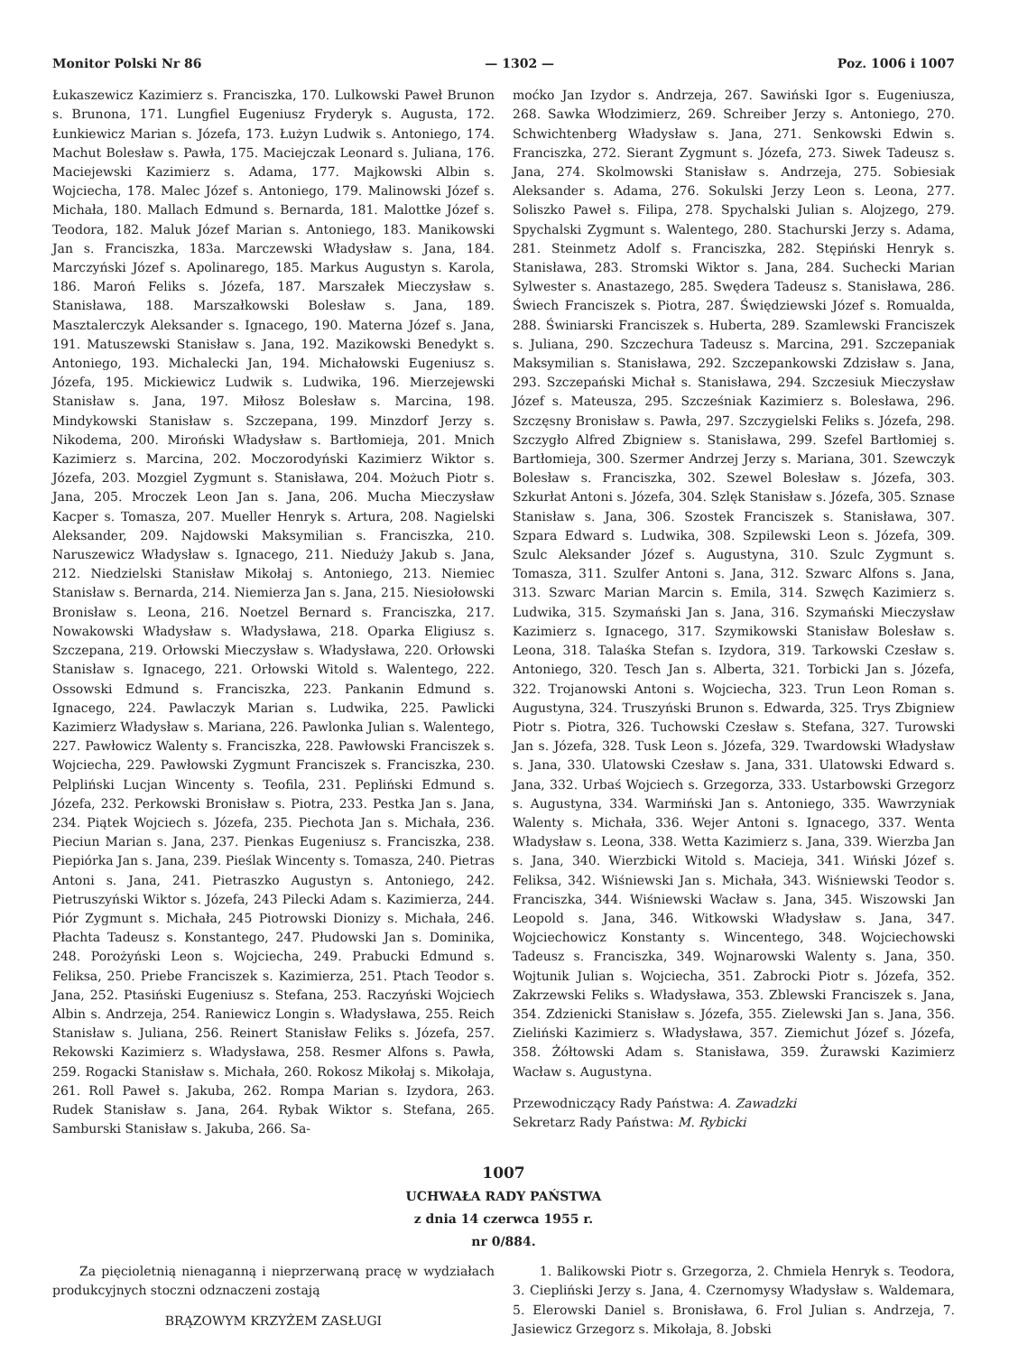Monitor Polski Nr 86 — 1302 — Poz. 1006 i 1007
Łukaszewicz Kazimierz s. Franciszka, 170. Lulkowski Paweł Brunon s. Brunona, 171. Lungfiel Eugeniusz Fryderyk s. Augusta, 172. Łunkiewicz Marian s. Józefa, 173. Łużyn Ludwik s. Antoniego, 174. Machut Bolesław s. Pawła, 175. Maciejczak Leonard s. Juliana, 176. Maciejewski Kazimierz s. Adama, 177. Majkowski Albin s. Wojciecha, 178. Malec Józef s. Antoniego, 179. Malinowski Józef s. Michała, 180. Mallach Edmund s. Bernarda, 181. Malottke Józef s. Teodora, 182. Maluk Józef Marian s. Antoniego, 183. Manikowski Jan s. Franciszka, 183a. Marczewski Władysław s. Jana, 184. Marczyński Józef s. Apolinarego, 185. Markus Augustyn s. Karola, 186. Maroń Feliks s. Józefa, 187. Marszałek Mieczysław s. Stanisława, 188. Marszałkowski Bolesław s. Jana, 189. Masztalerczyk Aleksander s. Ignacego, 190. Materna Józef s. Jana, 191. Matuszewski Stanisław s. Jana, 192. Mazikowski Benedykt s. Antoniego, 193. Michalecki Jan, 194. Michałowski Eugeniusz s. Józefa, 195. Mickiewicz Ludwik s. Ludwika, 196. Mierzejewski Stanisław s. Jana, 197. Miłosz Bolesław s. Marcina, 198. Mindykowski Stanisław s. Szczepana, 199. Minzdorf Jerzy s. Nikodema, 200. Miroński Władysław s. Bartłomieja, 201. Mnich Kazimierz s. Marcina, 202. Moczorodyński Kazimierz Wiktor s. Józefa, 203. Mozgiel Zygmunt s. Stanisława, 204. Możuch Piotr s. Jana, 205. Mroczek Leon Jan s. Jana, 206. Mucha Mieczysław Kacper s. Tomasza, 207. Mueller Henryk s. Artura, 208. Nagielski Aleksander, 209. Najdowski Maksymilian s. Franciszka, 210. Naruszewicz Władysław s. Ignacego, 211. Nieduży Jakub s. Jana, 212. Niedzielski Stanisław Mikołaj s. Antoniego, 213. Niemiec Stanisław s. Bernarda, 214. Niemierza Jan s. Jana, 215. Niesiołowski Bronisław s. Leona, 216. Noetzel Bernard s. Franciszka, 217. Nowakowski Władysław s. Władysława, 218. Oparka Eligiusz s. Szczepana, 219. Orłowski Mieczysław s. Władysława, 220. Orłowski Stanisław s. Ignacego, 221. Orłowski Witold s. Walentego, 222. Ossowski Edmund s. Franciszka, 223. Pankanin Edmund s. Ignacego, 224. Pawlaczyk Marian s. Ludwika, 225. Pawlicki Kazimierz Władysław s. Mariana, 226. Pawlonka Julian s. Walentego, 227. Pawłowicz Walenty s. Franciszka, 228. Pawłowski Franciszek s. Wojciecha, 229. Pawłowski Zygmunt Franciszek s. Franciszka, 230. Pelpliński Lucjan Wincenty s. Teofila, 231. Pepliński Edmund s. Józefa, 232. Perkowski Bronisław s. Piotra, 233. Pestka Jan s. Jana, 234. Piątek Wojciech s. Józefa, 235. Piechota Jan s. Michała, 236. Pieciun Marian s. Jana, 237. Pienkas Eugeniusz s. Franciszka, 238. Piepiórka Jan s. Jana, 239. Pieślak Wincenty s. Tomasza, 240. Pietras Antoni s. Jana, 241. Pietraszko Augustyn s. Antoniego, 242. Pietruszyński Wiktor s. Józefa, 243 Pilecki Adam s. Kazimierza, 244. Piór Zygmunt s. Michała, 245 Piotrowski Dionizy s. Michała, 246. Płachta Tadeusz s. Konstantego, 247. Płudowski Jan s. Dominika, 248. Porożyński Leon s. Wojciecha, 249. Prabucki Edmund s. Feliksa, 250. Priebe Franciszek s. Kazimierza, 251. Ptach Teodor s. Jana, 252. Ptasiński Eugeniusz s. Stefana, 253. Raczyński Wojciech Albin s. Andrzeja, 254. Raniewicz Longin s. Władysława, 255. Reich Stanisław s. Juliana, 256. Reinert Stanisław Feliks s. Józefa, 257. Rekowski Kazimierz s. Władysława, 258. Resmer Alfons s. Pawła, 259. Rogacki Stanisław s. Michała, 260. Rokosz Mikołaj s. Mikołaja, 261. Roll Paweł s. Jakuba, 262. Rompa Marian s. Izydora, 263. Rudek Stanisław s. Jana, 264. Rybak Wiktor s. Stefana, 265. Samburski Stanisław s. Jakuba, 266. Sa-
moćko Jan Izydor s. Andrzeja, 267. Sawiński Igor s. Eugeniusza, 268. Sawka Włodzimierz, 269. Schreiber Jerzy s. Antoniego, 270. Schwichtenberg Władysław s. Jana, 271. Senkowski Edwin s. Franciszka, 272. Sierant Zygmunt s. Józefa, 273. Siwek Tadeusz s. Jana, 274. Skolmowski Stanisław s. Andrzeja, 275. Sobiesiak Aleksander s. Adama, 276. Sokulski Jerzy Leon s. Leona, 277. Soliszko Paweł s. Filipa, 278. Spychalski Julian s. Alojzego, 279. Spychalski Zygmunt s. Walentego, 280. Stachurski Jerzy s. Adama, 281. Steinmetz Adolf s. Franciszka, 282. Stępiński Henryk s. Stanisława, 283. Stromski Wiktor s. Jana, 284. Suchecki Marian Sylwester s. Anastazego, 285. Swędera Tadeusz s. Stanisława, 286. Świech Franciszek s. Piotra, 287. Świędziewski Józef s. Romualda, 288. Świniarski Franciszek s. Huberta, 289. Szamlewski Franciszek s. Juliana, 290. Szczechura Tadeusz s. Marcina, 291. Szczepaniak Maksymilian s. Stanisława, 292. Szczepankowski Zdzisław s. Jana, 293. Szczepański Michał s. Stanisława, 294. Szczesiuk Mieczysław Józef s. Mateusza, 295. Szcześniak Kazimierz s. Bolesława, 296. Szczęsny Bronisław s. Pawła, 297. Szczygielski Feliks s. Józefa, 298. Szczygło Alfred Zbigniew s. Stanisława, 299. Szefel Bartłomiej s. Bartłomieja, 300. Szermer Andrzej Jerzy s. Mariana, 301. Szewczyk Bolesław s. Franciszka, 302. Szewel Bolesław s. Józefa, 303. Szkurłat Antoni s. Józefa, 304. Szlęk Stanisław s. Józefa, 305. Sznase Stanisław s. Jana, 306. Szostek Franciszek s. Stanisława, 307. Szpara Edward s. Ludwika, 308. Szpilewski Leon s. Józefa, 309. Szulc Aleksander Józef s. Augustyna, 310. Szulc Zygmunt s. Tomasza, 311. Szulfer Antoni s. Jana, 312. Szwarc Alfons s. Jana, 313. Szwarc Marian Marcin s. Emila, 314. Szwęch Kazimierz s. Ludwika, 315. Szymański Jan s. Jana, 316. Szymański Mieczysław Kazimierz s. Ignacego, 317. Szymikowski Stanisław Bolesław s. Leona, 318. Talaśka Stefan s. Izydora, 319. Tarkowski Czesław s. Antoniego, 320. Tesch Jan s. Alberta, 321. Torbicki Jan s. Józefa, 322. Trojanowski Antoni s. Wojciecha, 323. Trun Leon Roman s. Augustyna, 324. Truszyński Brunon s. Edwarda, 325. Trys Zbigniew Piotr s. Piotra, 326. Tuchowski Czesław s. Stefana, 327. Turowski Jan s. Józefa, 328. Tusk Leon s. Józefa, 329. Twardowski Władysław s. Jana, 330. Ulatowski Czesław s. Jana, 331. Ulatowski Edward s. Jana, 332. Urbaś Wojciech s. Grzegorza, 333. Ustarbowski Grzegorz s. Augustyna, 334. Warmiński Jan s. Antoniego, 335. Wawrzyniak Walenty s. Michała, 336. Wejer Antoni s. Ignacego, 337. Wenta Władysław s. Leona, 338. Wetta Kazimierz s. Jana, 339. Wierzba Jan s. Jana, 340. Wierzbicki Witold s. Macieja, 341. Wiński Józef s. Feliksa, 342. Wiśniewski Jan s. Michała, 343. Wiśniewski Teodor s. Franciszka, 344. Wiśniewski Wacław s. Jana, 345. Wiszowski Jan Leopold s. Jana, 346. Witkowski Władysław s. Jana, 347. Wojciechowicz Konstanty s. Wincentego, 348. Wojciechowski Tadeusz s. Franciszka, 349. Wojnarowski Walenty s. Jana, 350. Wojtunik Julian s. Wojciecha, 351. Zabrocki Piotr s. Józefa, 352. Zakrzewski Feliks s. Władysława, 353. Zblewski Franciszek s. Jana, 354. Zdzienicki Stanisław s. Józefa, 355. Zielewski Jan s. Jana, 356. Zieliński Kazimierz s. Władysława, 357. Ziemichut Józef s. Józefa, 358. Żółtowski Adam s. Stanisława, 359. Żurawski Kazimierz Wacław s. Augustyna.
Przewodniczący Rady Państwa: A. Zawadzki
Sekretarz Rady Państwa: M. Rybicki
1007
UCHWAŁA RADY PAŃSTWA
z dnia 14 czerwca 1955 r.
nr 0/884.
Za pięcioletnią nienaganną i nieprzerwaną pracę w wydziałach produkcyjnych stoczni odznaczeni zostają
BRĄZOWYM KRZYŻEM ZASŁUGI
1. Balikowski Piotr s. Grzegorza, 2. Chmiela Henryk s. Teodora, 3. Ciepliński Jerzy s. Jana, 4. Czernomysy Władysław s. Waldemara, 5. Elerowski Daniel s. Bronisława, 6. Frol Julian s. Andrzeja, 7. Jasiewicz Grzegorz s. Mikołaja, 8. Jobski